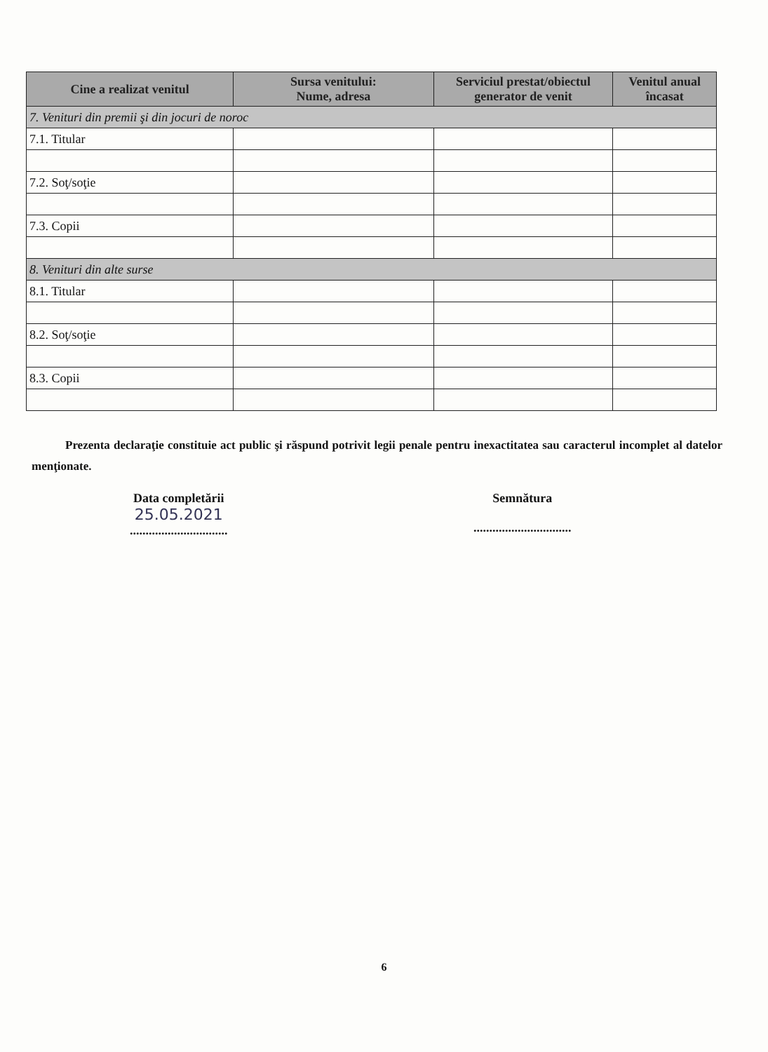| Cine a realizat venitul | Sursa venitului: Nume, adresa | Serviciul prestat/obiectul generator de venit | Venitul anual încasat |
| --- | --- | --- | --- |
| 7. Venituri din premii şi din jocuri de noroc | | | |
| 7.1. Titular | | | |
| 7.2. Soţ/soţie | | | |
| 7.3. Copii | | | |
| 8. Venituri din alte surse | | | |
| 8.1. Titular | | | |
| 8.2. Soţ/soţie | | | |
| 8.3. Copii | | | |
Prezenta declaraţie constituie act public şi răspund potrivit legii penale pentru inexactitatea sau caracterul incomplet al datelor menţionate.
Data completării
25.05.2021
...............................
Semnătura
...............................
6